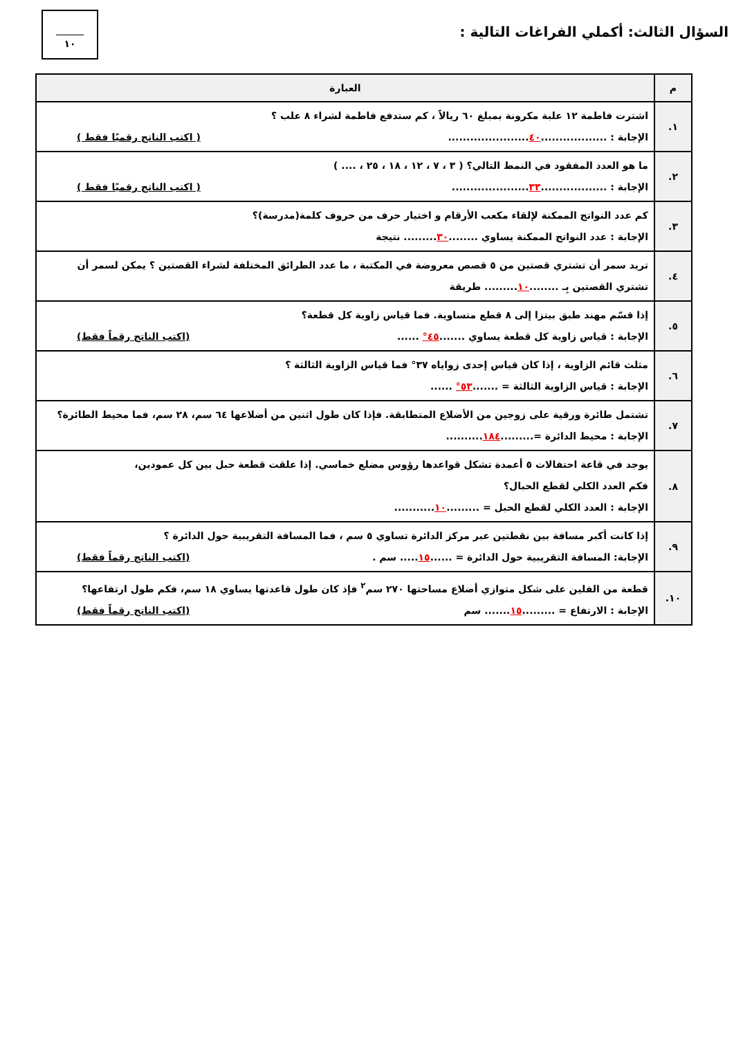السؤال الثالث: أكملي الفراغات التالية :
١٠
| م | العبارة |
| --- | --- |
| ١. | اشترت فاطمة ١٢ علبة مكرونة بمبلغ ٦٠ ريالاً ، كم ستدفع فاطمة لشراء ٨ علب ؟ الإجابة : .................. ٤٠ ...................... ( اكتب الناتج رقميًا فقط ) |
| ٢. | ما هو العدد المفقود في النمط التالي؟ ( ٣ ، ٧ ، ١٢ ، ١٨ ، ٢٥ ، .... ) الإجابة : .................. ٣٣ ..................... ( اكتب الناتج رقميًا فقط ) |
| ٣. | كم عدد النواتج الممكنة لإلقاء مكعب الأرقام و اختيار حرف من حروف كلمة(مدرسة)؟ الإجابة : عدد النواتج الممكنة يساوي ........ ٣٠ ......... نتيجة |
| ٤. | تريد سمر أن تشتري قصتين من ٥ قصص معروضة في المكتبة ، ما عدد الطرائق المختلفة لشراء القصتين ؟ يمكن لسمر أن تشتري القصتين بِـ ........ ١٠ ......... طريقة |
| ٥. | إذا قسّم مهند طبق بيتزا إلى ٨ قطع متساوية. فما قياس زاوية كل قطعة؟ الإجابة : قياس زاوية كل قطعة يساوي ....... ٤٥° ...... (اكتب الناتج رقماً فقط) |
| ٦. | مثلث قائم الزاوية ، إذا كان قياس إحدى زواياه ٣٧° فما قياس الزاوية الثالثة ؟ الإجابة : قياس الزاوية الثالثة = ....... ٥٣° ...... |
| ٧. | تشتمل طائرة ورقية على زوجين من الأضلاع المتطابقة. فإذا كان طول اثنين من أضلاعها ٦٤ سم، ٢٨ سم، فما محيط الطائرة؟ الإجابة : محيط الدائرة =......... ١٨٤ .......... |
| ٨. | يوجد في قاعة احتفالات ٥ أعمدة تشكل قواعدها رؤوس مضلع خماسي. إذا علقت قطعة حبل بين كل عمودين، فكم العدد الكلي لقطع الحبال؟ الإجابة : العدد الكلي لقطع الحبل = ......... ١٠ ........... |
| ٩. | إذا كانت أكبر مسافة بين نقطتين عبر مركز الدائرة تساوي ٥ سم ، فما المسافة التقريبية حول الدائرة ؟ الإجابة: المسافة التقريبية حول الدائرة = ...... ١٥ ..... سم . (اكتب الناتج رقماً فقط) |
| ١٠. | قطعة من الفلين على شكل متوازي أضلاع مساحتها ٢٧٠ سم<sup>٢</sup> فإذ كان طول قاعدتها يساوي ١٨ سم، فكم طول ارتفاعها؟ الإجابة : الارتفاع = ......... ١٥ ....... سم (اكتب الناتج رقماً فقط) |